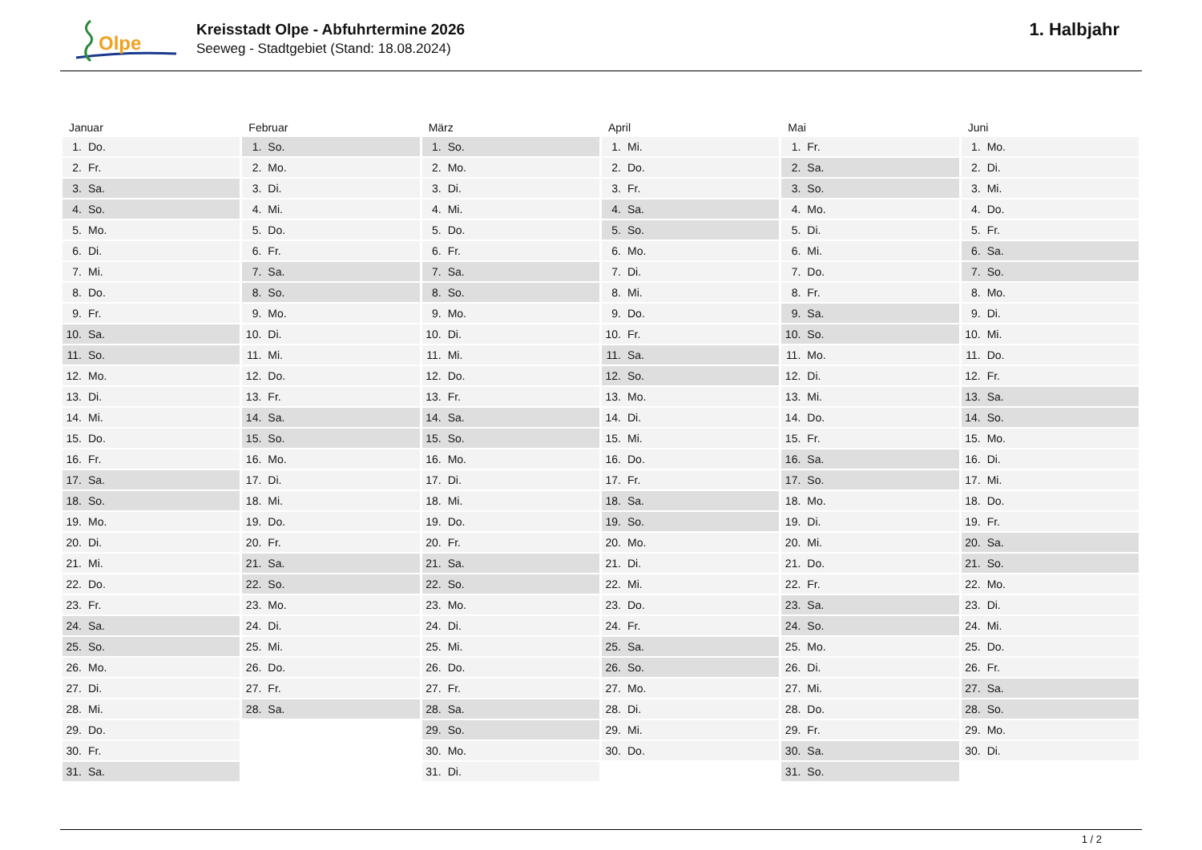Olpe
Kreisstadt Olpe - Abfuhrtermine 2026
Seeweg - Stadtgebiet (Stand: 18.08.2024)
1. Halbjahr
| Januar | Februar | März | April | Mai | Juni |
| --- | --- | --- | --- | --- | --- |
| 1. Do. | 1. So. | 1. So. | 1. Mi. | 1. Fr. | 1. Mo. |
| 2. Fr. | 2. Mo. | 2. Mo. | 2. Do. | 2. Sa. | 2. Di. |
| 3. Sa. | 3. Di. | 3. Di. | 3. Fr. | 3. So. | 3. Mi. |
| 4. So. | 4. Mi. | 4. Mi. | 4. Sa. | 4. Mo. | 4. Do. |
| 5. Mo. | 5. Do. | 5. Do. | 5. So. | 5. Di. | 5. Fr. |
| 6. Di. | 6. Fr. | 6. Fr. | 6. Mo. | 6. Mi. | 6. Sa. |
| 7. Mi. | 7. Sa. | 7. Sa. | 7. Di. | 7. Do. | 7. So. |
| 8. Do. | 8. So. | 8. So. | 8. Mi. | 8. Fr. | 8. Mo. |
| 9. Fr. | 9. Mo. | 9. Mo. | 9. Do. | 9. Sa. | 9. Di. |
| 10. Sa. | 10. Di. | 10. Di. | 10. Fr. | 10. So. | 10. Mi. |
| 11. So. | 11. Mi. | 11. Mi. | 11. Sa. | 11. Mo. | 11. Do. |
| 12. Mo. | 12. Do. | 12. Do. | 12. So. | 12. Di. | 12. Fr. |
| 13. Di. | 13. Fr. | 13. Fr. | 13. Mo. | 13. Mi. | 13. Sa. |
| 14. Mi. | 14. Sa. | 14. Sa. | 14. Di. | 14. Do. | 14. So. |
| 15. Do. | 15. So. | 15. So. | 15. Mi. | 15. Fr. | 15. Mo. |
| 16. Fr. | 16. Mo. | 16. Mo. | 16. Do. | 16. Sa. | 16. Di. |
| 17. Sa. | 17. Di. | 17. Di. | 17. Fr. | 17. So. | 17. Mi. |
| 18. So. | 18. Mi. | 18. Mi. | 18. Sa. | 18. Mo. | 18. Do. |
| 19. Mo. | 19. Do. | 19. Do. | 19. So. | 19. Di. | 19. Fr. |
| 20. Di. | 20. Fr. | 20. Fr. | 20. Mo. | 20. Mi. | 20. Sa. |
| 21. Mi. | 21. Sa. | 21. Sa. | 21. Di. | 21. Do. | 21. So. |
| 22. Do. | 22. So. | 22. So. | 22. Mi. | 22. Fr. | 22. Mo. |
| 23. Fr. | 23. Mo. | 23. Mo. | 23. Do. | 23. Sa. | 23. Di. |
| 24. Sa. | 24. Di. | 24. Di. | 24. Fr. | 24. So. | 24. Mi. |
| 25. So. | 25. Mi. | 25. Mi. | 25. Sa. | 25. Mo. | 25. Do. |
| 26. Mo. | 26. Do. | 26. Do. | 26. So. | 26. Di. | 26. Fr. |
| 27. Di. | 27. Fr. | 27. Fr. | 27. Mo. | 27. Mi. | 27. Sa. |
| 28. Mi. | 28. Sa. | 28. Sa. | 28. Di. | 28. Do. | 28. So. |
| 29. Do. | | 29. So. | 29. Mi. | 29. Fr. | 29. Mo. |
| 30. Fr. | | 30. Mo. | 30. Do. | 30. Sa. | 30. Di. |
| 31. Sa. | | 31. Di. | | 31. So. | |
1 / 2